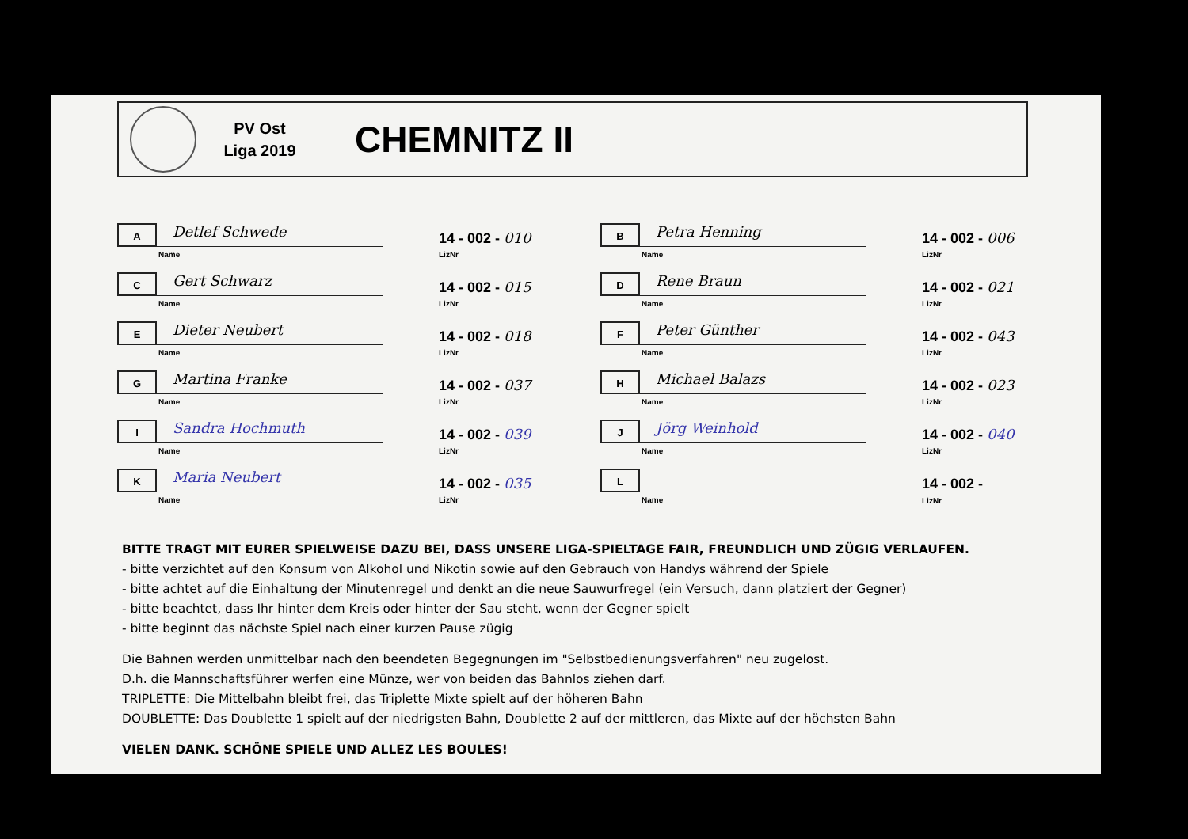PV Ost
Liga 2019
CHEMNITZ II
A
Detlef Schwede
Name
14 - 002 - 010
LizNr
B
Petra Henning
Name
14 - 002 - 006
LizNr
C
Gert Schwarz
Name
14 - 002 - 015
LizNr
D
Rene Braun
Name
14 - 002 - 021
LizNr
E
Dieter Neubert
Name
14 - 002 - 018
LizNr
F
Peter Günther
Name
14 - 002 - 043
LizNr
G
Martina Franke
Name
14 - 002 - 037
LizNr
H
Michael Balazs
Name
14 - 002 - 023
LizNr
I
Sandra Hochmuth
Name
14 - 002 - 039
LizNr
J
Jörg Weinhold
Name
14 - 002 - 040
LizNr
K
Maria Neubert
Name
14 - 002 - 035
LizNr
L
Name
14 - 002 -
LizNr
BITTE TRAGT MIT EURER SPIELWEISE DAZU BEI, DASS UNSERE LIGA-SPIELTAGE FAIR, FREUNDLICH UND ZÜGIG VERLAUFEN.
- bitte verzichtet auf den Konsum von Alkohol und Nikotin sowie auf den Gebrauch von Handys während der Spiele
- bitte achtet auf die Einhaltung der Minutenregel und denkt an die neue Sauwurfregel (ein Versuch, dann platziert der Gegner)
- bitte beachtet, dass Ihr hinter dem Kreis oder hinter der Sau steht, wenn der Gegner spielt
- bitte beginnt das nächste Spiel nach einer kurzen Pause zügig
Die Bahnen werden unmittelbar nach den beendeten Begegnungen im "Selbstbedienungsverfahren" neu zugelost.
D.h. die Mannschaftsführer werfen eine Münze, wer von beiden das Bahnlos ziehen darf.
TRIPLETTE: Die Mittelbahn bleibt frei, das Triplette Mixte spielt auf der höheren Bahn
DOUBLETTE: Das Doublette 1 spielt auf der niedrigsten Bahn, Doublette 2 auf der mittleren, das Mixte auf der höchsten Bahn
VIELEN DANK. SCHÖNE SPIELE UND ALLEZ LES BOULES!